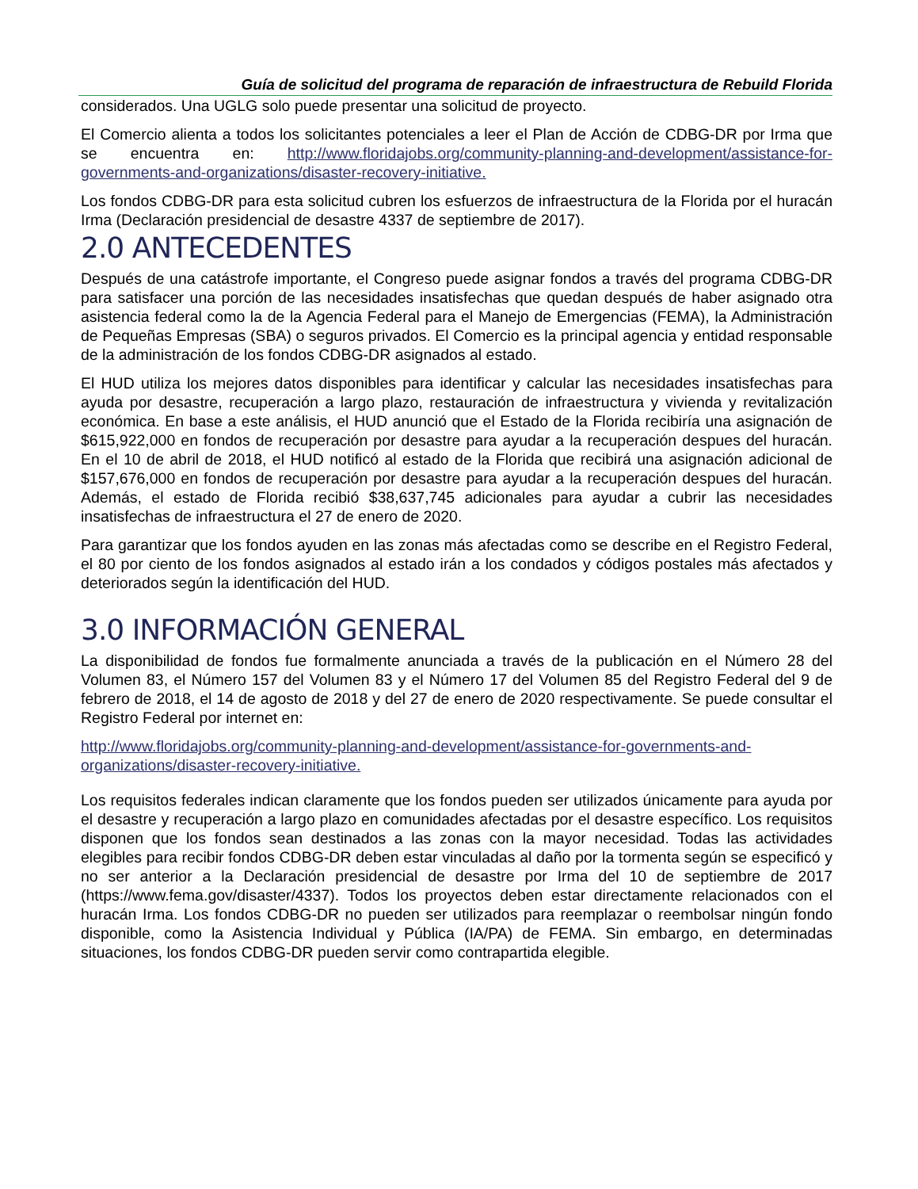Guía de solicitud del programa de reparación de infraestructura de Rebuild Florida
considerados. Una UGLG solo puede presentar una solicitud de proyecto.
El Comercio alienta a todos los solicitantes potenciales a leer el Plan de Acción de CDBG-DR por Irma que se encuentra en: http://www.floridajobs.org/community-planning-and-development/assistance-for-governments-and-organizations/disaster-recovery-initiative.
Los fondos CDBG-DR para esta solicitud cubren los esfuerzos de infraestructura de la Florida por el huracán Irma (Declaración presidencial de desastre 4337 de septiembre de 2017).
2.0 ANTECEDENTES
Después de una catástrofe importante, el Congreso puede asignar fondos a través del programa CDBG-DR para satisfacer una porción de las necesidades insatisfechas que quedan después de haber asignado otra asistencia federal como la de la Agencia Federal para el Manejo de Emergencias (FEMA), la Administración de Pequeñas Empresas (SBA) o seguros privados. El Comercio es la principal agencia y entidad responsable de la administración de los fondos CDBG-DR asignados al estado.
El HUD utiliza los mejores datos disponibles para identificar y calcular las necesidades insatisfechas para ayuda por desastre, recuperación a largo plazo, restauración de infraestructura y vivienda y revitalización económica. En base a este análisis, el HUD anunció que el Estado de la Florida recibiría una asignación de $615,922,000 en fondos de recuperación por desastre para ayudar a la recuperación despues del huracán. En el 10 de abril de 2018, el HUD notificó al estado de la Florida que recibirá una asignación adicional de $157,676,000 en fondos de recuperación por desastre para ayudar a la recuperación despues del huracán. Además, el estado de Florida recibió $38,637,745 adicionales para ayudar a cubrir las necesidades insatisfechas de infraestructura el 27 de enero de 2020.
Para garantizar que los fondos ayuden en las zonas más afectadas como se describe en el Registro Federal, el 80 por ciento de los fondos asignados al estado irán a los condados y códigos postales más afectados y deteriorados según la identificación del HUD.
3.0 INFORMACIÓN GENERAL
La disponibilidad de fondos fue formalmente anunciada a través de la publicación en el Número 28 del Volumen 83, el Número 157 del Volumen 83 y el Número 17 del Volumen 85 del Registro Federal del 9 de febrero de 2018, el 14 de agosto de 2018 y del 27 de enero de 2020 respectivamente. Se puede consultar el Registro Federal por internet en:
http://www.floridajobs.org/community-planning-and-development/assistance-for-governments-and-organizations/disaster-recovery-initiative.
Los requisitos federales indican claramente que los fondos pueden ser utilizados únicamente para ayuda por el desastre y recuperación a largo plazo en comunidades afectadas por el desastre específico. Los requisitos disponen que los fondos sean destinados a las zonas con la mayor necesidad. Todas las actividades elegibles para recibir fondos CDBG-DR deben estar vinculadas al daño por la tormenta según se especificó y no ser anterior a la Declaración presidencial de desastre por Irma del 10 de septiembre de 2017 (https://www.fema.gov/disaster/4337). Todos los proyectos deben estar directamente relacionados con el huracán Irma. Los fondos CDBG-DR no pueden ser utilizados para reemplazar o reembolsar ningún fondo disponible, como la Asistencia Individual y Pública (IA/PA) de FEMA. Sin embargo, en determinadas situaciones, los fondos CDBG-DR pueden servir como contrapartida elegible.